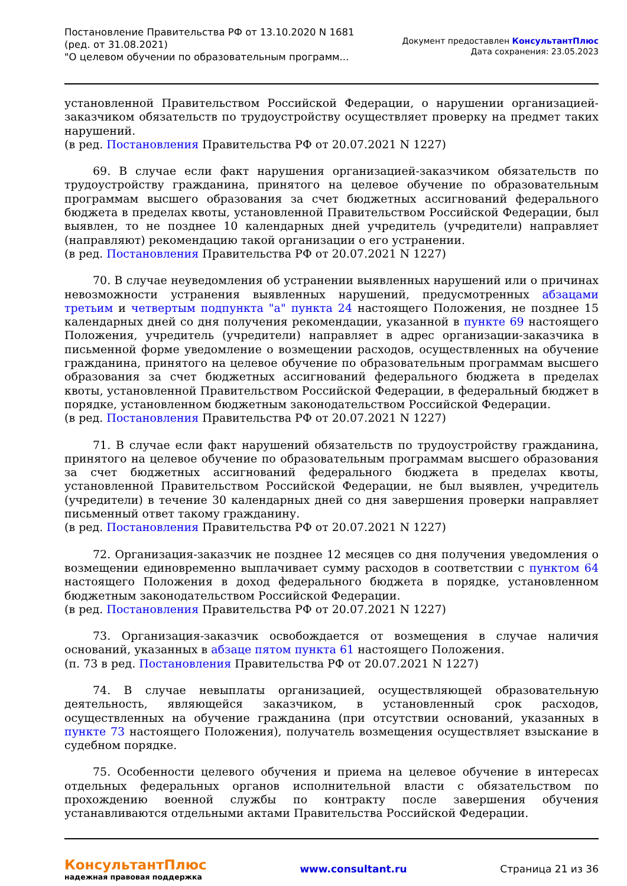Постановление Правительства РФ от 13.10.2020 N 1681
(ред. от 31.08.2021)
"О целевом обучении по образовательным программ...
Документ предоставлен КонсультантПлюс
Дата сохранения: 23.05.2023
установленной Правительством Российской Федерации, о нарушении организацией-заказчиком обязательств по трудоустройству осуществляет проверку на предмет таких нарушений.
(в ред. Постановления Правительства РФ от 20.07.2021 N 1227)
69. В случае если факт нарушения организацией-заказчиком обязательств по трудоустройству гражданина, принятого на целевое обучение по образовательным программам высшего образования за счет бюджетных ассигнований федерального бюджета в пределах квоты, установленной Правительством Российской Федерации, был выявлен, то не позднее 10 календарных дней учредитель (учредители) направляет (направляют) рекомендацию такой организации о его устранении.
(в ред. Постановления Правительства РФ от 20.07.2021 N 1227)
70. В случае неуведомления об устранении выявленных нарушений или о причинах невозможности устранения выявленных нарушений, предусмотренных абзацами третьим и четвертым подпункта "а" пункта 24 настоящего Положения, не позднее 15 календарных дней со дня получения рекомендации, указанной в пункте 69 настоящего Положения, учредитель (учредители) направляет в адрес организации-заказчика в письменной форме уведомление о возмещении расходов, осуществленных на обучение гражданина, принятого на целевое обучение по образовательным программам высшего образования за счет бюджетных ассигнований федерального бюджета в пределах квоты, установленной Правительством Российской Федерации, в федеральный бюджет в порядке, установленном бюджетным законодательством Российской Федерации.
(в ред. Постановления Правительства РФ от 20.07.2021 N 1227)
71. В случае если факт нарушений обязательств по трудоустройству гражданина, принятого на целевое обучение по образовательным программам высшего образования за счет бюджетных ассигнований федерального бюджета в пределах квоты, установленной Правительством Российской Федерации, не был выявлен, учредитель (учредители) в течение 30 календарных дней со дня завершения проверки направляет письменный ответ такому гражданину.
(в ред. Постановления Правительства РФ от 20.07.2021 N 1227)
72. Организация-заказчик не позднее 12 месяцев со дня получения уведомления о возмещении единовременно выплачивает сумму расходов в соответствии с пунктом 64 настоящего Положения в доход федерального бюджета в порядке, установленном бюджетным законодательством Российской Федерации.
(в ред. Постановления Правительства РФ от 20.07.2021 N 1227)
73. Организация-заказчик освобождается от возмещения в случае наличия оснований, указанных в абзаце пятом пункта 61 настоящего Положения.
(п. 73 в ред. Постановления Правительства РФ от 20.07.2021 N 1227)
74. В случае невыплаты организацией, осуществляющей образовательную деятельность, являющейся заказчиком, в установленный срок расходов, осуществленных на обучение гражданина (при отсутствии оснований, указанных в пункте 73 настоящего Положения), получатель возмещения осуществляет взыскание в судебном порядке.
75. Особенности целевого обучения и приема на целевое обучение в интересах отдельных федеральных органов исполнительной власти с обязательством по прохождению военной службы по контракту после завершения обучения устанавливаются отдельными актами Правительства Российской Федерации.
КонсультантПлюс
надежная правовая поддержка
www.consultant.ru Страница 21 из 36